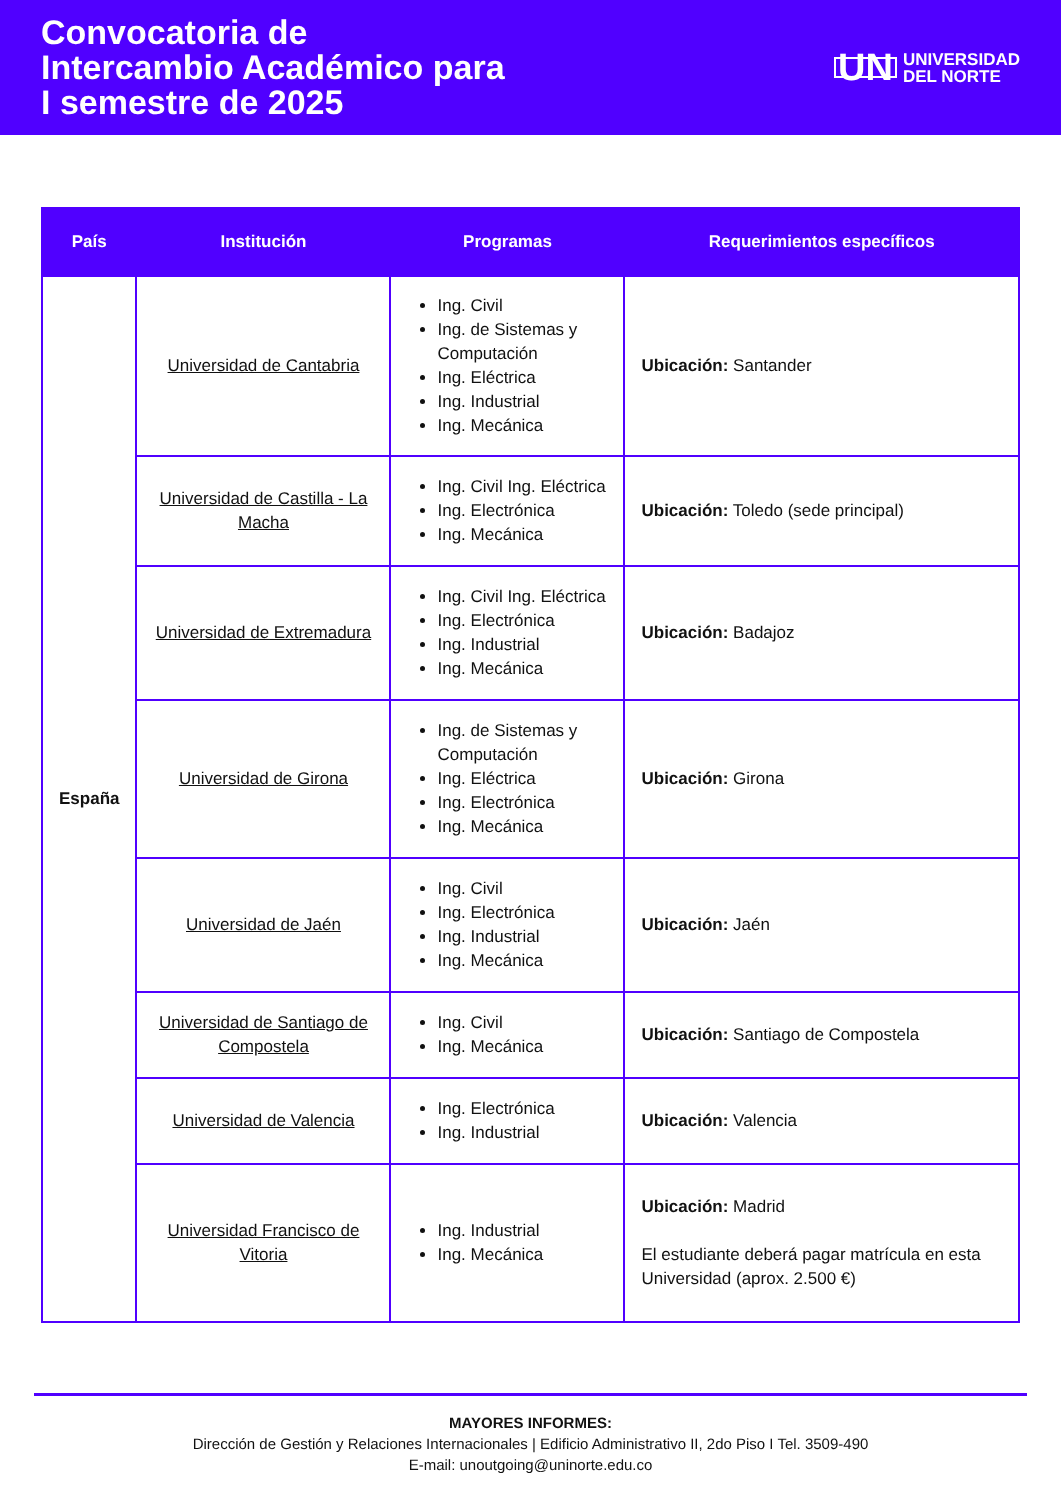Convocatoria de
Intercambio Académico para
I semestre de 2025
UN UNIVERSIDAD
DEL NORTE
| País | Institución | Programas | Requerimientos específicos |
| --- | --- | --- | --- |
| España | Universidad de Cantabria | Ing. Civil Ing. de Sistemas y Computación Ing. Eléctrica Ing. Industrial Ing. Mecánica | Ubicación: Santander |
| | Universidad de Castilla - La Macha | Ing. Civil Ing. Eléctrica Ing. Electrónica Ing. Mecánica | Ubicación: Toledo (sede principal) |
| | Universidad de Extremadura | Ing. Civil Ing. Eléctrica Ing. Electrónica Ing. Industrial Ing. Mecánica | Ubicación: Badajoz |
| | Universidad de Girona | Ing. de Sistemas y Computación Ing. Eléctrica Ing. Electrónica Ing. Mecánica | Ubicación: Girona |
| | Universidad de Jaén | Ing. Civil Ing. Electrónica Ing. Industrial Ing. Mecánica | Ubicación: Jaén |
| | Universidad de Santiago de Compostela | Ing. Civil Ing. Mecánica | Ubicación: Santiago de Compostela |
| | Universidad de Valencia | Ing. Electrónica Ing. Industrial | Ubicación: Valencia |
| | Universidad Francisco de Vitoria | Ing. Industrial Ing. Mecánica | Ubicación: Madrid El estudiante deberá pagar matrícula en esta Universidad (aprox. 2.500 €) |
MAYORES INFORMES:
Dirección de Gestión y Relaciones Internacionales | Edificio Administrativo II, 2do Piso I Tel. 3509-490
E-mail: unoutgoing@uninorte.edu.co